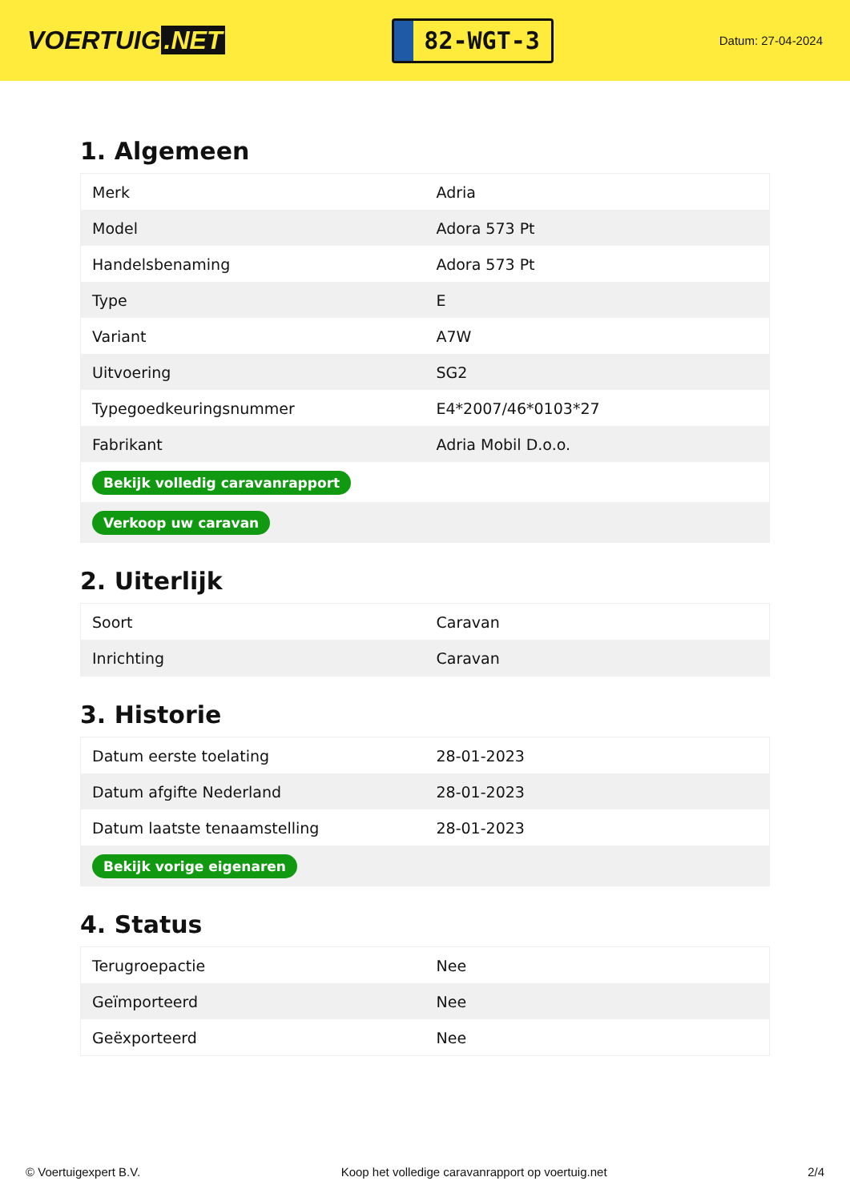VOERTUIG.NET
82-WGT-3
Datum: 27-04-2024
1. Algemeen
| Merk | Adria |
| Model | Adora 573 Pt |
| Handelsbenaming | Adora 573 Pt |
| Type | E |
| Variant | A7W |
| Uitvoering | SG2 |
| Typegoedkeuringsnummer | E4*2007/46*0103*27 |
| Fabrikant | Adria Mobil D.o.o. |
| Bekijk volledig caravanrapport | |
| Verkoop uw caravan | |
2. Uiterlijk
| Soort | Caravan |
| Inrichting | Caravan |
3. Historie
| Datum eerste toelating | 28-01-2023 |
| Datum afgifte Nederland | 28-01-2023 |
| Datum laatste tenaamstelling | 28-01-2023 |
| Bekijk vorige eigenaren | |
4. Status
| Terugroepactie | Nee |
| Geïmporteerd | Nee |
| Geëxporteerd | Nee |
© Voertuigexpert B.V. Koop het volledige caravanrapport op voertuig.net 2/4